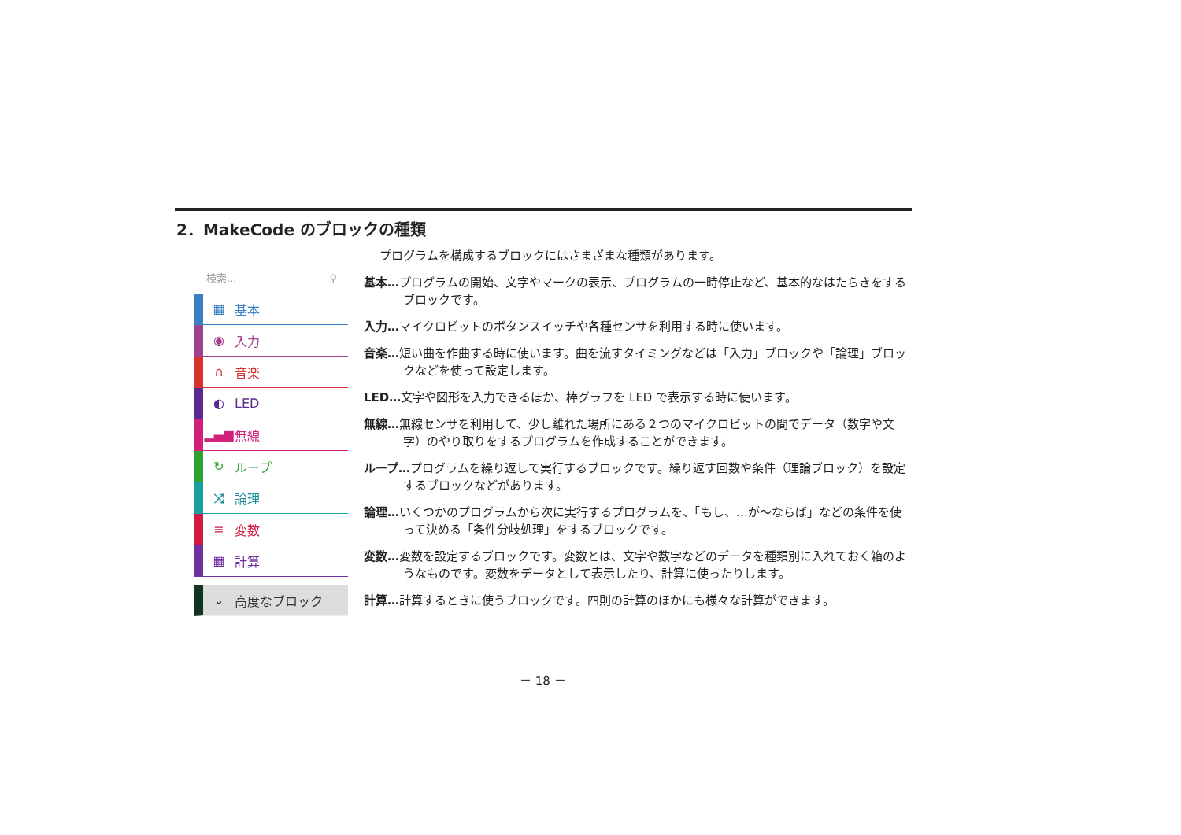2．MakeCode のブロックの種類
検索... ⚲
▦ 基本
◉ 入力
∩ 音楽
◐ LED
▂▄▆ 無線
↻ ループ
⤨ 論理
≡ 変数
▦ 計算
⌄ 高度なブロック
プログラムを構成するブロックにはさまざまな種類があります。
基本…プログラムの開始、文字やマークの表示、プログラムの一時停止など、基本的なはたらきをするブロックです。
入力…マイクロビットのボタンスイッチや各種センサを利用する時に使います。
音楽…短い曲を作曲する時に使います。曲を流すタイミングなどは「入力」ブロックや「論理」ブロックなどを使って設定します。
LED…文字や図形を入力できるほか、棒グラフを LED で表示する時に使います。
無線…無線センサを利用して、少し離れた場所にある２つのマイクロビットの間でデータ（数字や文字）のやり取りをするプログラムを作成することができます。
ループ…プログラムを繰り返して実行するブロックです。繰り返す回数や条件（理論ブロック）を設定するブロックなどがあります。
論理…いくつかのプログラムから次に実行するプログラムを、「もし、…が～ならば」などの条件を使って決める「条件分岐処理」をするブロックです。
変数…変数を設定するブロックです。変数とは、文字や数字などのデータを種類別に入れておく箱のようなものです。変数をデータとして表示したり、計算に使ったりします。
計算…計算するときに使うブロックです。四則の計算のほかにも様々な計算ができます。
－ 18 －